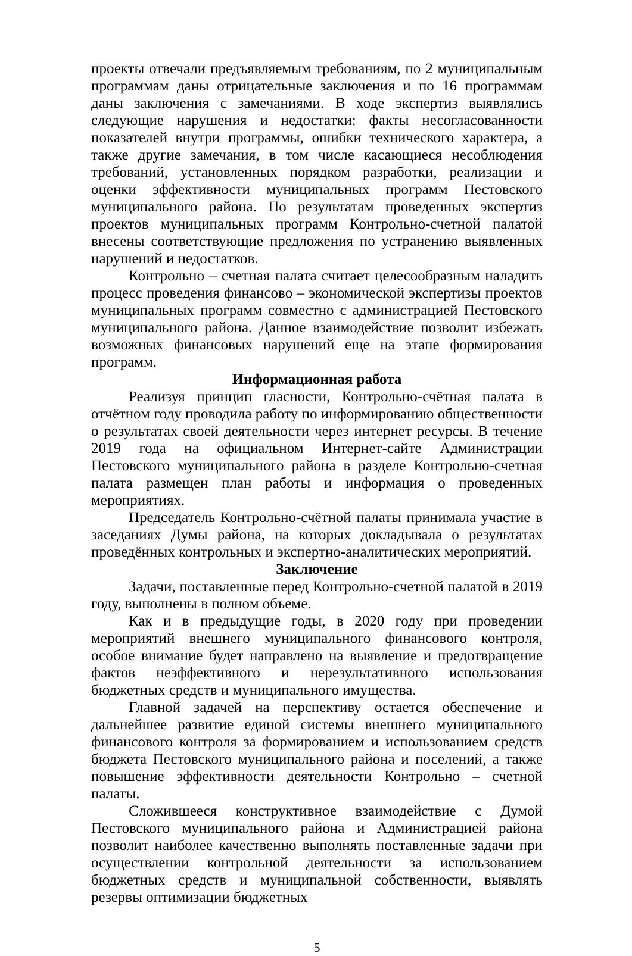проекты отвечали предъявляемым требованиям, по 2 муниципальным программам даны отрицательные заключения и по 16 программам даны заключения с замечаниями. В ходе экспертиз выявлялись следующие нарушения и недостатки: факты несогласованности показателей внутри программы, ошибки технического характера, а также другие замечания, в том числе касающиеся несоблюдения требований, установленных порядком разработки, реализации и оценки эффективности муниципальных программ Пестовского муниципального района. По результатам проведенных экспертиз проектов муниципальных программ Контрольно-счетной палатой внесены соответствующие предложения по устранению выявленных нарушений и недостатков.
Контрольно – счетная палата считает целесообразным наладить процесс проведения финансово – экономической экспертизы проектов муниципальных программ совместно с администрацией Пестовского муниципального района. Данное взаимодействие позволит избежать возможных финансовых нарушений еще на этапе формирования программ.
Информационная работа
Реализуя принцип гласности, Контрольно-счётная палата в отчётном году проводила работу по информированию общественности о результатах своей деятельности через интернет ресурсы. В течение 2019 года на официальном Интернет-сайте Администрации Пестовского муниципального района в разделе Контрольно-счетная палата размещен план работы и информация о проведенных мероприятиях.
Председатель Контрольно-счётной палаты принимала участие в заседаниях Думы района, на которых докладывала о результатах проведённых контрольных и экспертно-аналитических мероприятий.
Заключение
Задачи, поставленные перед Контрольно-счетной палатой в 2019 году, выполнены в полном объеме.
Как и в предыдущие годы, в 2020 году при проведении мероприятий внешнего муниципального финансового контроля, особое внимание будет направлено на выявление и предотвращение фактов неэффективного и нерезультативного использования бюджетных средств и муниципального имущества.
Главной задачей на перспективу остается обеспечение и дальнейшее развитие единой системы внешнего муниципального финансового контроля за формированием и использованием средств бюджета Пестовского муниципального района и поселений, а также повышение эффективности деятельности Контрольно – счетной палаты.
Сложившееся конструктивное взаимодействие с Думой Пестовского муниципального района и Администрацией района позволит наиболее качественно выполнять поставленные задачи при осуществлении контрольной деятельности за использованием бюджетных средств и муниципальной собственности, выявлять резервы оптимизации бюджетных
5